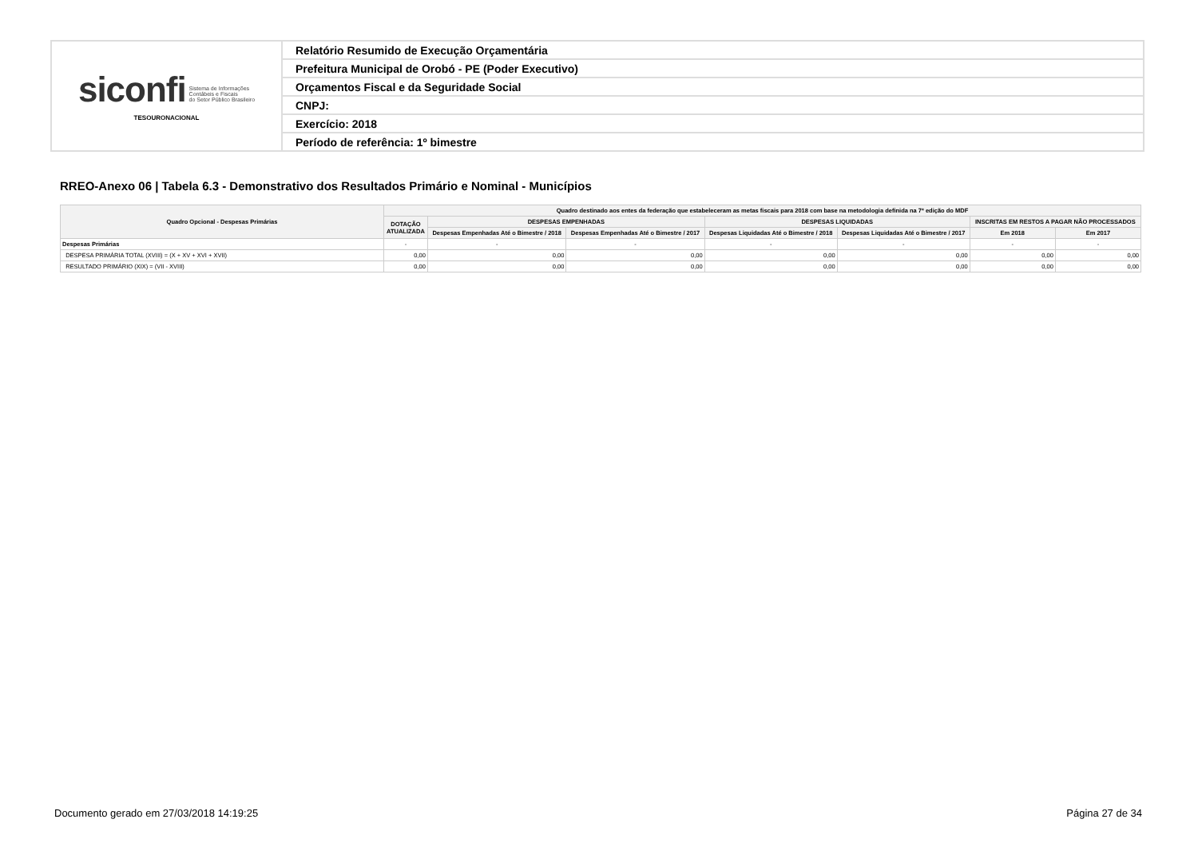| siconfi Sistema de Informações Contábeis e Fiscais do Setor Público Brasileiro TESOURONACIONAL | Relatório Resumido de Execução Orçamentária |
| | Prefeitura Municipal de Orobó - PE (Poder Executivo) |
| | Orçamentos Fiscal e da Seguridade Social |
| | CNPJ: |
| | Exercício: 2018 |
| | Período de referência: 1º bimestre |
RREO-Anexo 06 | Tabela 6.3 - Demonstrativo dos Resultados Primário e Nominal - Municípios
| Quadro Opcional - Despesas Primárias | Quadro destinado aos entes da federação que estabeleceram as metas fiscais para 2018 com base na metodologia definida na 7ª edição do MDF | | | | | | |
| --- | --- | --- | --- | --- | --- | --- | --- |
| | DOTAÇÃO ATUALIZADA | DESPESAS EMPENHADAS | | DESPESAS LIQUIDADAS | | INSCRITAS EM RESTOS A PAGAR NÃO PROCESSADOS | |
| | | Despesas Empenhadas Até o Bimestre / 2018 | Despesas Empenhadas Até o Bimestre / 2017 | Despesas Liquidadas Até o Bimestre / 2018 | Despesas Liquidadas Até o Bimestre / 2017 | Em 2018 | Em 2017 |
| Despesas Primárias | - | - | - | - | - | - | - |
| DESPESA PRIMÁRIA TOTAL (XVIII) = (X + XV + XVI + XVII) | 0,00 | 0,00 | 0,00 | 0,00 | 0,00 | 0,00 | 0,00 |
| RESULTADO PRIMÁRIO (XIX) = (VII - XVIII) | 0,00 | 0,00 | 0,00 | 0,00 | 0,00 | 0,00 | 0,00 |
Documento gerado em 27/03/2018 14:19:25 Página 27 de 34